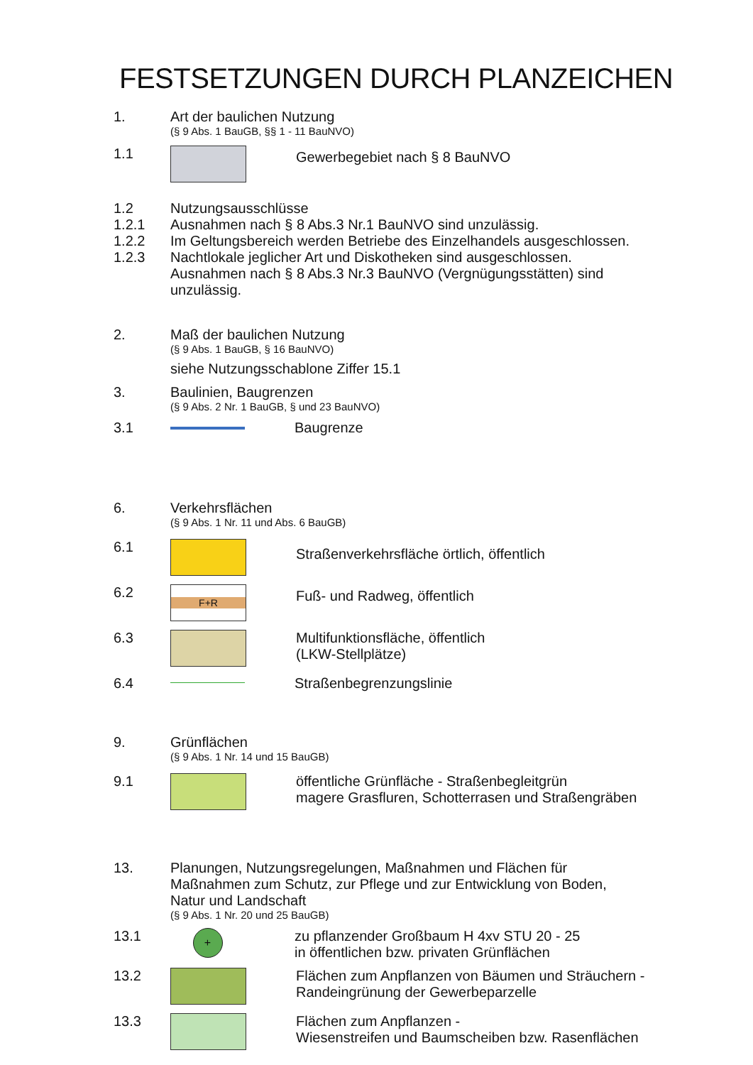FESTSETZUNGEN DURCH PLANZEICHEN
1. Art der baulichen Nutzung
(§ 9 Abs. 1 BauGB, §§ 1 - 11 BauNVO)
1.1
Gewerbegebiet nach § 8 BauNVO
1.2 Nutzungsausschlüsse
1.2.1 Ausnahmen nach § 8 Abs.3 Nr.1 BauNVO sind unzulässig.
1.2.2 Im Geltungsbereich werden Betriebe des Einzelhandels ausgeschlossen.
1.2.3 Nachtlokale jeglicher Art und Diskotheken sind ausgeschlossen. Ausnahmen nach § 8 Abs.3 Nr.3 BauNVO (Vergnügungsstätten) sind unzulässig.
2. Maß der baulichen Nutzung
(§ 9 Abs. 1 BauGB, § 16 BauNVO)
siehe Nutzungsschablone Ziffer 15.1
3. Baulinien, Baugrenzen
(§ 9 Abs. 2 Nr. 1 BauGB, § und 23 BauNVO)
3.1 Baugrenze
6. Verkehrsflächen
(§ 9 Abs. 1 Nr. 11 und Abs. 6 BauGB)
6.1
Straßenverkehrsfläche örtlich, öffentlich
6.2
F+R
Fuß- und Radweg, öffentlich
6.3 Multifunktionsfläche, öffentlich
(LKW-Stellplätze)
6.4 Straßenbegrenzungslinie
9. Grünflächen
(§ 9 Abs. 1 Nr. 14 und 15 BauGB)
9.1 öffentliche Grünfläche - Straßenbegleitgrün
magere Grasfluren, Schotterrasen und Straßengräben
13. Planungen, Nutzungsregelungen, Maßnahmen und Flächen für Maßnahmen zum Schutz, zur Pflege und zur Entwicklung von Boden, Natur und Landschaft
(§ 9 Abs. 1 Nr. 20 und 25 BauGB)
13.1
+
zu pflanzender Großbaum H 4xv STU 20 - 25
in öffentlichen bzw. privaten Grünflächen
13.2 Flächen zum Anpflanzen von Bäumen und Sträuchern -
Randeingrünung der Gewerbeparzelle
13.3 Flächen zum Anpflanzen -
Wiesenstreifen und Baumscheiben bzw. Rasenflächen